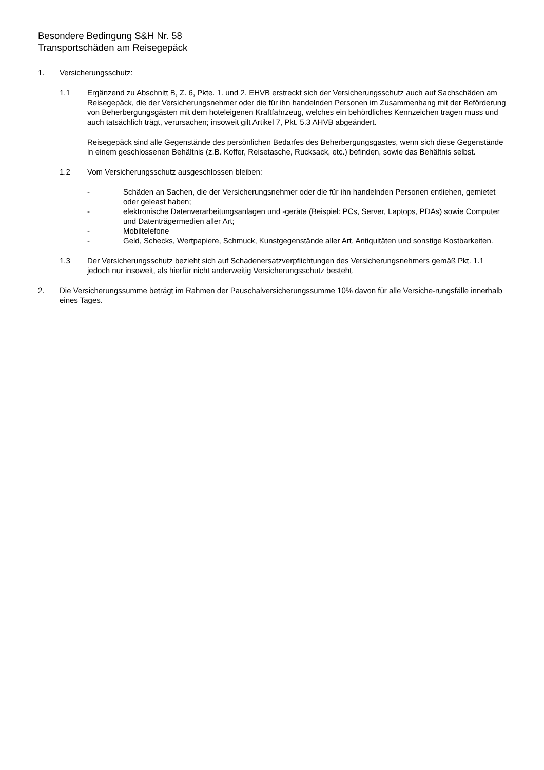Besondere Bedingung S&H Nr. 58
Transportschäden am Reisegepäck
1. Versicherungsschutz:
1.1 Ergänzend zu Abschnitt B, Z. 6, Pkte. 1. und 2. EHVB erstreckt sich der Versicherungsschutz auch auf Sachschäden am Reisegepäck, die der Versicherungsnehmer oder die für ihn handelnden Personen im Zusammenhang mit der Beförderung von Beherbergungsgästen mit dem hoteleigenen Kraftfahrzeug, welches ein behördliches Kennzeichen tragen muss und auch tatsächlich trägt, verursachen; insoweit gilt Artikel 7, Pkt. 5.3 AHVB abgeändert.
Reisegepäck sind alle Gegenstände des persönlichen Bedarfes des Beherbergungsgastes, wenn sich diese Gegenstände in einem geschlossenen Behältnis (z.B. Koffer, Reisetasche, Rucksack, etc.) befinden, sowie das Behältnis selbst.
1.2 Vom Versicherungsschutz ausgeschlossen bleiben:
- Schäden an Sachen, die der Versicherungsnehmer oder die für ihn handelnden Personen entliehen, gemietet oder geleast haben;
- elektronische Datenverarbeitungsanlagen und -geräte (Beispiel: PCs, Server, Laptops, PDAs) sowie Computer und Datenträgermedien aller Art;
- Mobiltelefone
- Geld, Schecks, Wertpapiere, Schmuck, Kunstgegenstände aller Art, Antiquitäten und sonstige Kostbarkeiten.
1.3 Der Versicherungsschutz bezieht sich auf Schadenersatzverpflichtungen des Versicherungsnehmers gemäß Pkt. 1.1 jedoch nur insoweit, als hierfür nicht anderweitig Versicherungsschutz besteht.
2. Die Versicherungssumme beträgt im Rahmen der Pauschalversicherungssumme 10% davon für alle Versiche-rungsfälle innerhalb eines Tages.